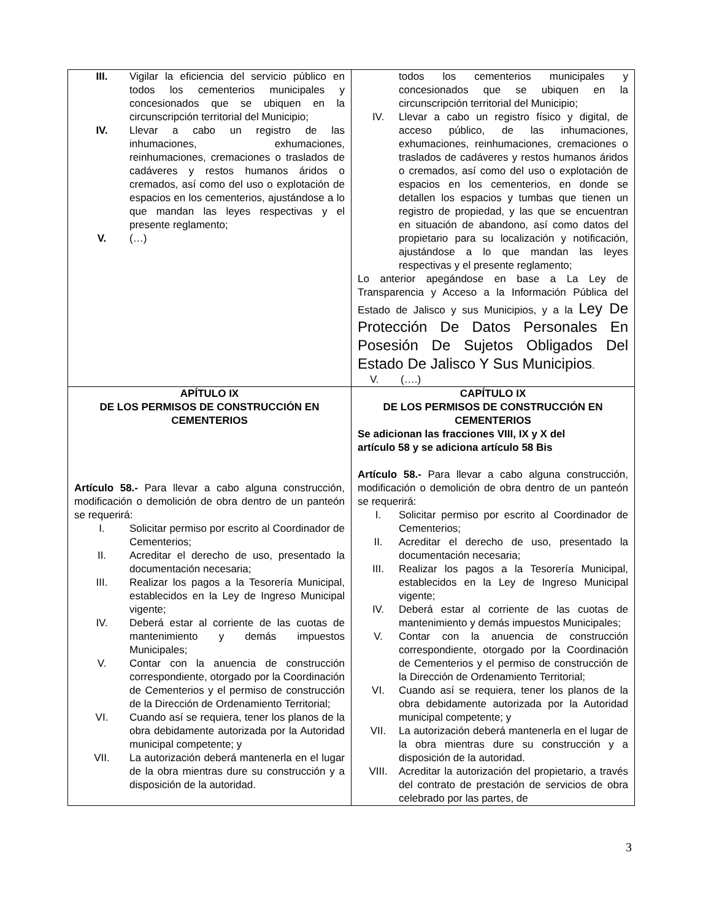| III. Vigilar la eficiencia del servicio público en todos los cementerios municipales y concesionados que se ubiquen en la circunscripción territorial del Municipio; IV. Llevar a cabo un registro de las inhumaciones, exhumaciones, reinhumaciones, cremaciones o traslados de cadáveres y restos humanos áridos o cremados, así como del uso o explotación de espacios en los cementerios, ajustándose a lo que mandan las leyes respectivas y el presente reglamento; V. (…) | todos los cementerios municipales y concesionados que se ubiquen en la circunscripción territorial del Municipio; IV. Llevar a cabo un registro físico y digital, de acceso público, de las inhumaciones, exhumaciones, reinhumaciones, cremaciones o traslados de cadáveres y restos humanos áridos o cremados, así como del uso o explotación de espacios en los cementerios, en donde se detallen los espacios y tumbas que tienen un registro de propiedad, y las que se encuentran en situación de abandono, así como datos del propietario para su localización y notificación, ajustándose a lo que mandan las leyes respectivas y el presente reglamento; Lo anterior apegándose en base a La Ley de Transparencia y Acceso a la Información Pública del Estado de Jalisco y sus Municipios, y a la Ley De Protección De Datos Personales En Posesión De Sujetos Obligados Del Estado De Jalisco Y Sus Municipios . V. (….) |
| APÍTULO IX DE LOS PERMISOS DE CONSTRUCCIÓN EN CEMENTERIOS Artículo 58.- Para llevar a cabo alguna construcción, modificación o demolición de obra dentro de un panteón se requerirá: I. Solicitar permiso por escrito al Coordinador de Cementerios; II. Acreditar el derecho de uso, presentado la documentación necesaria; III. Realizar los pagos a la Tesorería Municipal, establecidos en la Ley de Ingreso Municipal vigente; IV. Deberá estar al corriente de las cuotas de mantenimiento y demás impuestos Municipales; V. Contar con la anuencia de construcción correspondiente, otorgado por la Coordinación de Cementerios y el permiso de construcción de la Dirección de Ordenamiento Territorial; VI. Cuando así se requiera, tener los planos de la obra debidamente autorizada por la Autoridad municipal competente; y VII. La autorización deberá mantenerla en el lugar de la obra mientras dure su construcción y a disposición de la autoridad. | CAPÍTULO IX DE LOS PERMISOS DE CONSTRUCCIÓN EN CEMENTERIOS Se adicionan las fracciones VIII, IX y X del artículo 58 y se adiciona artículo 58 Bis Artículo 58.- Para llevar a cabo alguna construcción, modificación o demolición de obra dentro de un panteón se requerirá: I. Solicitar permiso por escrito al Coordinador de Cementerios; II. Acreditar el derecho de uso, presentado la documentación necesaria; III. Realizar los pagos a la Tesorería Municipal, establecidos en la Ley de Ingreso Municipal vigente; IV. Deberá estar al corriente de las cuotas de mantenimiento y demás impuestos Municipales; V. Contar con la anuencia de construcción correspondiente, otorgado por la Coordinación de Cementerios y el permiso de construcción de la Dirección de Ordenamiento Territorial; VI. Cuando así se requiera, tener los planos de la obra debidamente autorizada por la Autoridad municipal competente; y VII. La autorización deberá mantenerla en el lugar de la obra mientras dure su construcción y a disposición de la autoridad. VIII. Acreditar la autorización del propietario, a través del contrato de prestación de servicios de obra celebrado por las partes, de |
3